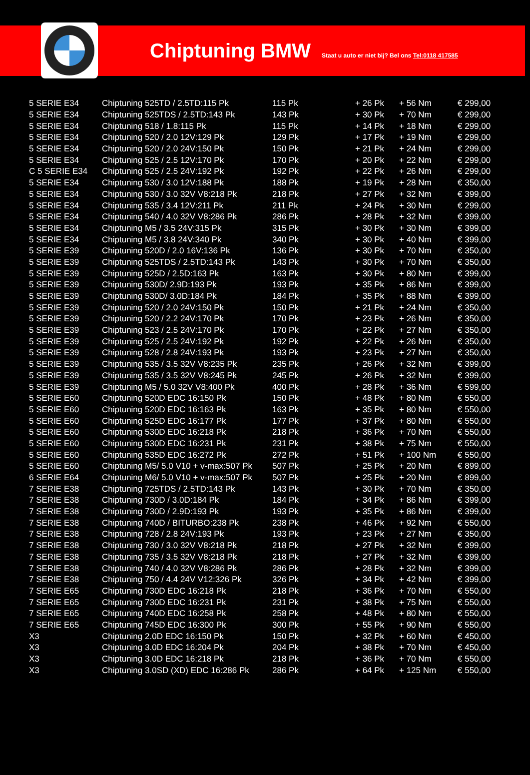Chiptuning BMW
Staat u auto er niet bij? Bel ons Tel:0118 417585
| 5 SERIE E34 | Chiptuning 525TD / 2.5TD:115 Pk | 115 Pk | + 26 Pk | + 56 Nm | € 299,00 |
| 5 SERIE E34 | Chiptuning 525TDS / 2.5TD:143 Pk | 143 Pk | + 30 Pk | + 70 Nm | € 299,00 |
| 5 SERIE E34 | Chiptuning 518 / 1.8:115 Pk | 115 Pk | + 14 Pk | + 18 Nm | € 299,00 |
| 5 SERIE E34 | Chiptuning 520 / 2.0 12V:129 Pk | 129 Pk | + 17 Pk | + 19 Nm | € 299,00 |
| 5 SERIE E34 | Chiptuning 520 / 2.0 24V:150 Pk | 150 Pk | + 21 Pk | + 24 Nm | € 299,00 |
| 5 SERIE E34 | Chiptuning 525 / 2.5 12V:170 Pk | 170 Pk | + 20 Pk | + 22 Nm | € 299,00 |
| C 5 SERIE E34 | Chiptuning 525 / 2.5 24V:192 Pk | 192 Pk | + 22 Pk | + 26 Nm | € 299,00 |
| 5 SERIE E34 | Chiptuning 530 / 3.0 12V:188 Pk | 188 Pk | + 19 Pk | + 28 Nm | € 350,00 |
| 5 SERIE E34 | Chiptuning 530 / 3.0 32V V8:218 Pk | 218 Pk | + 27 Pk | + 32 Nm | € 399,00 |
| 5 SERIE E34 | Chiptuning 535 / 3.4 12V:211 Pk | 211 Pk | + 24 Pk | + 30 Nm | € 299,00 |
| 5 SERIE E34 | Chiptuning 540 / 4.0 32V V8:286 Pk | 286 Pk | + 28 Pk | + 32 Nm | € 399,00 |
| 5 SERIE E34 | Chiptuning M5 / 3.5 24V:315 Pk | 315 Pk | + 30 Pk | + 30 Nm | € 399,00 |
| 5 SERIE E34 | Chiptuning M5 / 3.8 24V:340 Pk | 340 Pk | + 30 Pk | + 40 Nm | € 399,00 |
| 5 SERIE E39 | Chiptuning 520D / 2.0 16V:136 Pk | 136 Pk | + 30 Pk | + 70 Nm | € 350,00 |
| 5 SERIE E39 | Chiptuning 525TDS / 2.5TD:143 Pk | 143 Pk | + 30 Pk | + 70 Nm | € 350,00 |
| 5 SERIE E39 | Chiptuning 525D / 2.5D:163 Pk | 163 Pk | + 30 Pk | + 80 Nm | € 399,00 |
| 5 SERIE E39 | Chiptuning 530D/ 2.9D:193 Pk | 193 Pk | + 35 Pk | + 86 Nm | € 399,00 |
| 5 SERIE E39 | Chiptuning 530D/ 3.0D:184 Pk | 184 Pk | + 35 Pk | + 88 Nm | € 399,00 |
| 5 SERIE E39 | Chiptuning 520 / 2.0 24V:150 Pk | 150 Pk | + 21 Pk | + 24 Nm | € 350,00 |
| 5 SERIE E39 | Chiptuning 520 / 2.2 24V:170 Pk | 170 Pk | + 23 Pk | + 26 Nm | € 350,00 |
| 5 SERIE E39 | Chiptuning 523 / 2.5 24V:170 Pk | 170 Pk | + 22 Pk | + 27 Nm | € 350,00 |
| 5 SERIE E39 | Chiptuning 525 / 2.5 24V:192 Pk | 192 Pk | + 22 Pk | + 26 Nm | € 350,00 |
| 5 SERIE E39 | Chiptuning 528 / 2.8 24V:193 Pk | 193 Pk | + 23 Pk | + 27 Nm | € 350,00 |
| 5 SERIE E39 | Chiptuning 535 / 3.5 32V V8:235 Pk | 235 Pk | + 26 Pk | + 32 Nm | € 399,00 |
| 5 SERIE E39 | Chiptuning 535 / 3.5 32V V8:245 Pk | 245 Pk | + 26 Pk | + 32 Nm | € 399,00 |
| 5 SERIE E39 | Chiptuning M5 / 5.0 32V V8:400 Pk | 400 Pk | + 28 Pk | + 36 Nm | € 599,00 |
| 5 SERIE E60 | Chiptuning 520D EDC 16:150 Pk | 150 Pk | + 48 Pk | + 80 Nm | € 550,00 |
| 5 SERIE E60 | Chiptuning 520D EDC 16:163 Pk | 163 Pk | + 35 Pk | + 80 Nm | € 550,00 |
| 5 SERIE E60 | Chiptuning 525D EDC 16:177 Pk | 177 Pk | + 37 Pk | + 80 Nm | € 550,00 |
| 5 SERIE E60 | Chiptuning 530D EDC 16:218 Pk | 218 Pk | + 36 Pk | + 70 Nm | € 550,00 |
| 5 SERIE E60 | Chiptuning 530D EDC 16:231 Pk | 231 Pk | + 38 Pk | + 75 Nm | € 550,00 |
| 5 SERIE E60 | Chiptuning 535D EDC 16:272 Pk | 272 Pk | + 51 Pk | + 100 Nm | € 550,00 |
| 5 SERIE E60 | Chiptuning M5/ 5.0 V10 + v-max:507 Pk | 507 Pk | + 25 Pk | + 20 Nm | € 899,00 |
| 6 SERIE E64 | Chiptuning M6/ 5.0 V10 + v-max:507 Pk | 507 Pk | + 25 Pk | + 20 Nm | € 899,00 |
| 7 SERIE E38 | Chiptuning 725TDS / 2.5TD:143 Pk | 143 Pk | + 30 Pk | + 70 Nm | € 350,00 |
| 7 SERIE E38 | Chiptuning 730D / 3.0D:184 Pk | 184 Pk | + 34 Pk | + 86 Nm | € 399,00 |
| 7 SERIE E38 | Chiptuning 730D / 2.9D:193 Pk | 193 Pk | + 35 Pk | + 86 Nm | € 399,00 |
| 7 SERIE E38 | Chiptuning 740D / BITURBO:238 Pk | 238 Pk | + 46 Pk | + 92 Nm | € 550,00 |
| 7 SERIE E38 | Chiptuning 728 / 2.8 24V:193 Pk | 193 Pk | + 23 Pk | + 27 Nm | € 350,00 |
| 7 SERIE E38 | Chiptuning 730 / 3.0 32V V8:218 Pk | 218 Pk | + 27 Pk | + 32 Nm | € 399,00 |
| 7 SERIE E38 | Chiptuning 735 / 3.5 32V V8:218 Pk | 218 Pk | + 27 Pk | + 32 Nm | € 399,00 |
| 7 SERIE E38 | Chiptuning 740 / 4.0 32V V8:286 Pk | 286 Pk | + 28 Pk | + 32 Nm | € 399,00 |
| 7 SERIE E38 | Chiptuning 750 / 4.4 24V V12:326 Pk | 326 Pk | + 34 Pk | + 42 Nm | € 399,00 |
| 7 SERIE E65 | Chiptuning 730D EDC 16:218 Pk | 218 Pk | + 36 Pk | + 70 Nm | € 550,00 |
| 7 SERIE E65 | Chiptuning 730D EDC 16:231 Pk | 231 Pk | + 38 Pk | + 75 Nm | € 550,00 |
| 7 SERIE E65 | Chiptuning 740D EDC 16:258 Pk | 258 Pk | + 48 Pk | + 80 Nm | € 550,00 |
| 7 SERIE E65 | Chiptuning 745D EDC 16:300 Pk | 300 Pk | + 55 Pk | + 90 Nm | € 550,00 |
| X3 | Chiptuning 2.0D EDC 16:150 Pk | 150 Pk | + 32 Pk | + 60 Nm | € 450,00 |
| X3 | Chiptuning 3.0D EDC 16:204 Pk | 204 Pk | + 38 Pk | + 70 Nm | € 450,00 |
| X3 | Chiptuning 3.0D EDC 16:218 Pk | 218 Pk | + 36 Pk | + 70 Nm | € 550,00 |
| X3 | Chiptuning 3.0SD (XD) EDC 16:286 Pk | 286 Pk | + 64 Pk | + 125 Nm | € 550,00 |